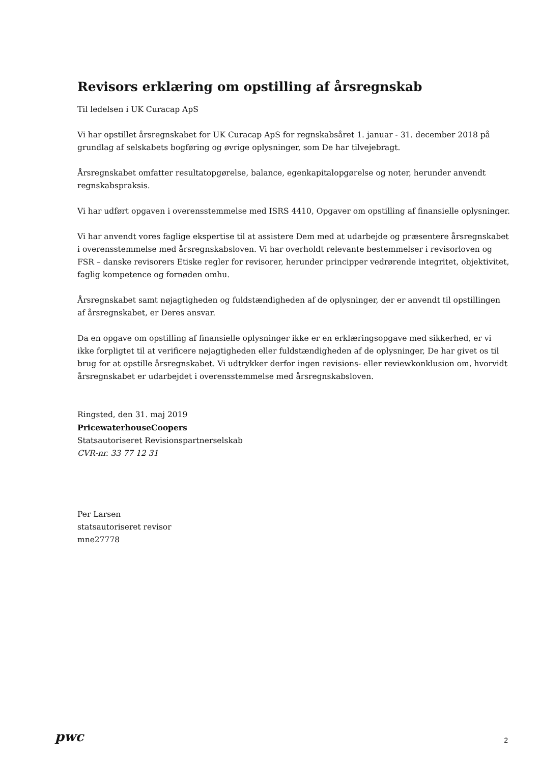Revisors erklæring om opstilling af årsregnskab
Til ledelsen i UK Curacap ApS
Vi har opstillet årsregnskabet for UK Curacap ApS for regnskabsåret 1. januar - 31. december 2018 på grundlag af selskabets bogføring og øvrige oplysninger, som De har tilvejebragt.
Årsregnskabet omfatter resultatopgørelse, balance, egenkapitalopgørelse og noter, herunder anvendt regnskabspraksis.
Vi har udført opgaven i overensstemmelse med ISRS 4410, Opgaver om opstilling af finansielle oplysninger.
Vi har anvendt vores faglige ekspertise til at assistere Dem med at udarbejde og præsentere årsregnskabet i overensstemmelse med årsregnskabsloven. Vi har overholdt relevante bestemmelser i revisorloven og FSR – danske revisorers Etiske regler for revisorer, herunder principper vedrørende integritet, objektivitet, faglig kompetence og fornøden omhu.
Årsregnskabet samt nøjagtigheden og fuldstændigheden af de oplysninger, der er anvendt til opstillingen af årsregnskabet, er Deres ansvar.
Da en opgave om opstilling af finansielle oplysninger ikke er en erklæringsopgave med sikkerhed, er vi ikke forpligtet til at verificere nøjagtigheden eller fuldstændigheden af de oplysninger, De har givet os til brug for at opstille årsregnskabet. Vi udtrykker derfor ingen revisions- eller reviewkonklusion om, hvorvidt årsregnskabet er udarbejdet i overensstemmelse med årsregnskabsloven.
Ringsted, den 31. maj 2019
PricewaterhouseCoopers
Statsautoriseret Revisionspartnerselskab
CVR-nr. 33 77 12 31
Per Larsen
statsautoriseret revisor
mne27778
pwc 2